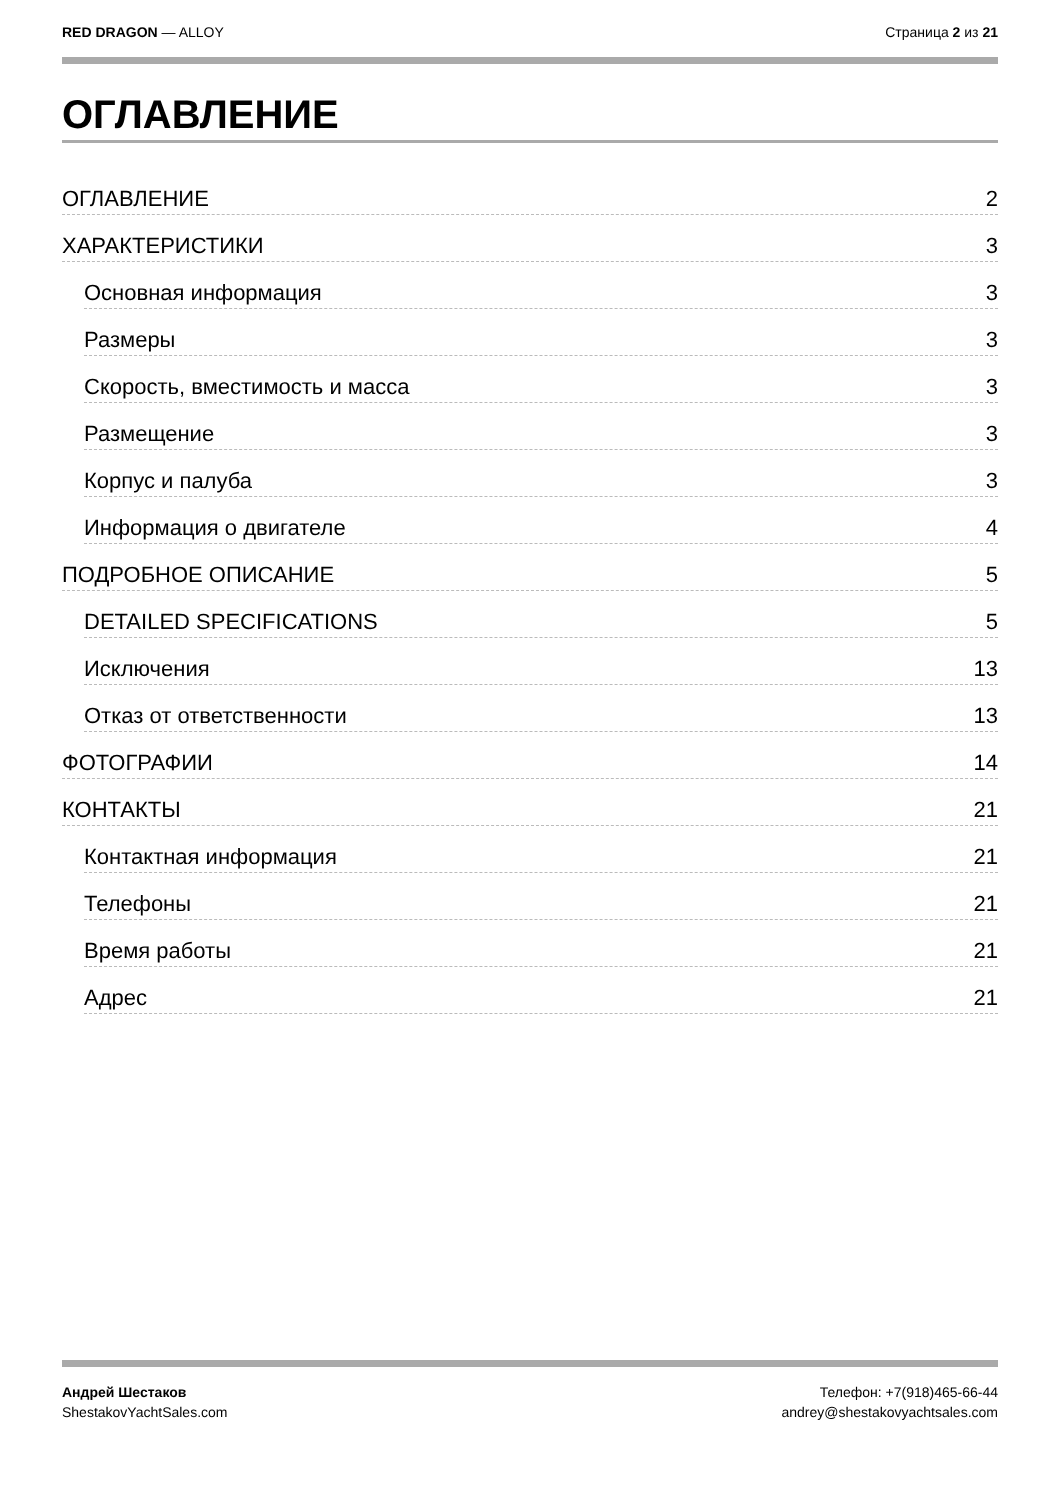RED DRAGON — ALLOY Страница 2 из 21
ОГЛАВЛЕНИЕ
ОГЛАВЛЕНИЕ 2
ХАРАКТЕРИСТИКИ 3
Основная информация 3
Размеры 3
Скорость, вместимость и масса 3
Размещение 3
Корпус и палуба 3
Информация о двигателе 4
ПОДРОБНОЕ ОПИСАНИЕ 5
DETAILED SPECIFICATIONS 5
Исключения 13
Отказ от ответственности 13
ФОТОГРАФИИ 14
КОНТАКТЫ 21
Контактная информация 21
Телефоны 21
Время работы 21
Адрес 21
Андрей Шестаков
ShestakovYachtSales.com
Телефон: +7(918)465-66-44
andrey@shestakovyachtsales.com